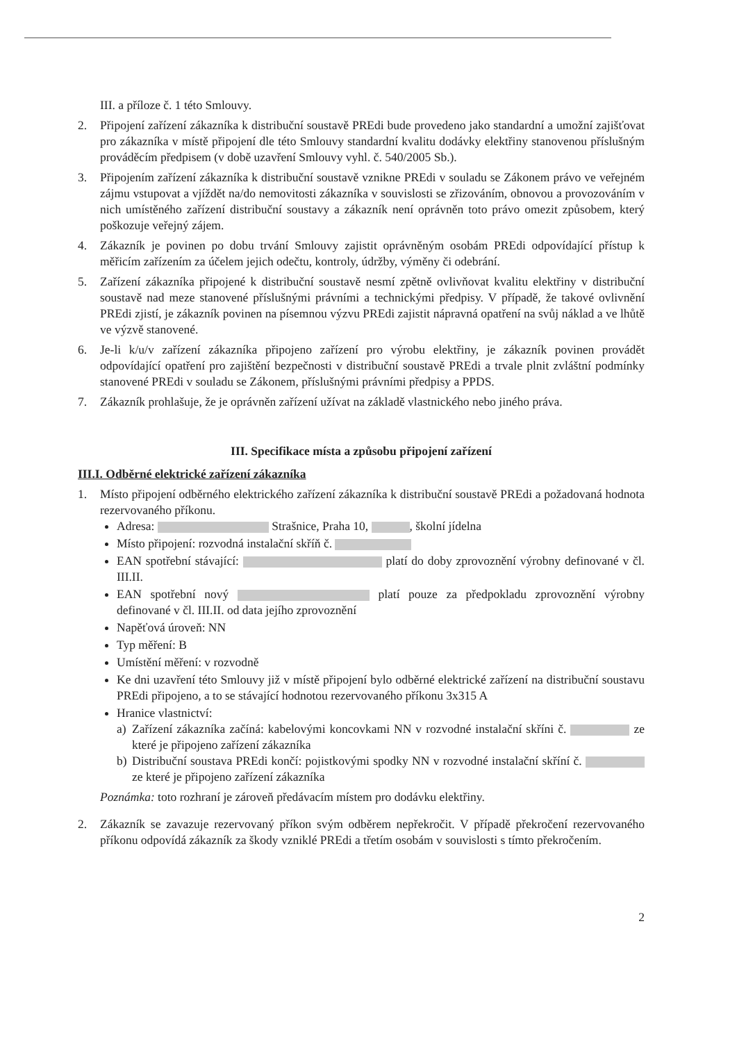III. a příloze č. 1 této Smlouvy.
2. Připojení zařízení zákazníka k distribuční soustavě PREdi bude provedeno jako standardní a umožní zajišťovat pro zákazníka v místě připojení dle této Smlouvy standardní kvalitu dodávky elektřiny stanovenou příslušným prováděcím předpisem (v době uzavření Smlouvy vyhl. č. 540/2005 Sb.).
3. Připojením zařízení zákazníka k distribuční soustavě vznikne PREdi v souladu se Zákonem právo ve veřejném zájmu vstupovat a vjíždět na/do nemovitosti zákazníka v souvislosti se zřizováním, obnovou a provozováním v nich umístěného zařízení distribuční soustavy a zákazník není oprávněn toto právo omezit způsobem, který poškozuje veřejný zájem.
4. Zákazník je povinen po dobu trvání Smlouvy zajistit oprávněným osobám PREdi odpovídající přístup k měřicím zařízením za účelem jejich odečtu, kontroly, údržby, výměny či odebrání.
5. Zařízení zákazníka připojené k distribuční soustavě nesmí zpětně ovlivňovat kvalitu elektřiny v distribuční soustavě nad meze stanovené příslušnými právními a technickými předpisy. V případě, že takové ovlivnění PREdi zjistí, je zákazník povinen na písemnou výzvu PREdi zajistit nápravná opatření na svůj náklad a ve lhůtě ve výzvě stanovené.
6. Je-li k/u/v zařízení zákazníka připojeno zařízení pro výrobu elektřiny, je zákazník povinen provádět odpovídající opatření pro zajištění bezpečnosti v distribuční soustavě PREdi a trvale plnit zvláštní podmínky stanovené PREdi v souladu se Zákonem, příslušnými právními předpisy a PPDS.
7. Zákazník prohlašuje, že je oprávněn zařízení užívat na základě vlastnického nebo jiného práva.
III. Specifikace místa a způsobu připojení zařízení
III.I. Odběrné elektrické zařízení zákazníka
1. Místo připojení odběrného elektrického zařízení zákazníka k distribuční soustavě PREdi a požadovaná hodnota rezervovaného příkonu.
Adresa: Strašnice, Praha 10, , školní jídelna
Místo připojení: rozvodná instalační skříň č.
EAN spotřební stávající: platí do doby zprovoznění výrobny definované v čl. III.II.
EAN spotřební nový platí pouze za předpokladu zprovoznění výrobny definované v čl. III.II. od data jejího zprovoznění
Napěťová úroveň: NN
Typ měření: B
Umístění měření: v rozvodně
Ke dni uzavření této Smlouvy již v místě připojení bylo odběrné elektrické zařízení na distribuční soustavu PREdi připojeno, a to se stávající hodnotou rezervovaného příkonu 3x315 A
Hranice vlastnictví:
a) Zařízení zákazníka začíná: kabelovými koncovkami NN v rozvodné instalační skříni č. ze které je připojeno zařízení zákazníka
b) Distribuční soustava PREdi končí: pojistkovými spodky NN v rozvodné instalační skříní č. ze které je připojeno zařízení zákazníka
Poznámka: toto rozhraní je zároveň předávacím místem pro dodávku elektřiny.
2. Zákazník se zavazuje rezervovaný příkon svým odběrem nepřekročit. V případě překročení rezervovaného příkonu odpovídá zákazník za škody vzniklé PREdi a třetím osobám v souvislosti s tímto překročením.
2